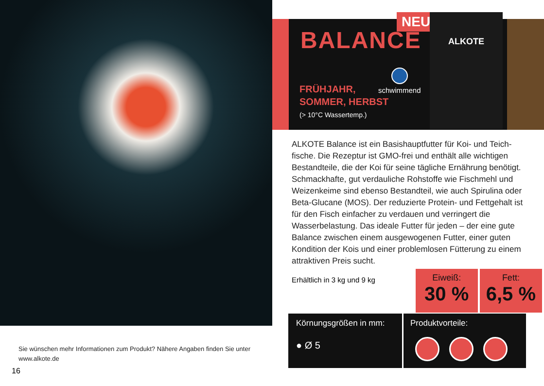Sie wünschen mehr Informationen zum Produkt? Nähere Angaben finden Sie unter www.alkote.de
16
NEU!
BALANCE
schwimmend
FRÜHJAHR,
SOMMER, HERBST
(> 10°C Wassertemp.)
ALKOTE
ALKOTE Balance ist ein Basishauptfutter für Koi- und Teich­fische. Die Rezeptur ist GMO-frei und enthält alle wichtigen Bestandteile, die der Koi für seine tägliche Ernährung benö­tigt. Schmackhafte, gut verdauliche Rohstoffe wie Fischmehl und Weizenkeime sind ebenso Bestandteil, wie auch Spirulina oder Beta-Glucane (MOS). Der reduzierte Protein- und Fett­gehalt ist für den Fisch einfacher zu verdauen und verringert die Wasserbelastung. Das ideale Futter für jeden – der eine gute Balance zwischen einem ausgewogenen Futter, einer guten Kondition der Kois und einer problemlosen Fütterung zu einem attraktiven Preis sucht.
Erhältlich in 3 kg und 9 kg
Eiweiß:
30 %
Fett:
6,5 %
Körnungsgrößen in mm:
● Ø 5
Produktvorteile: